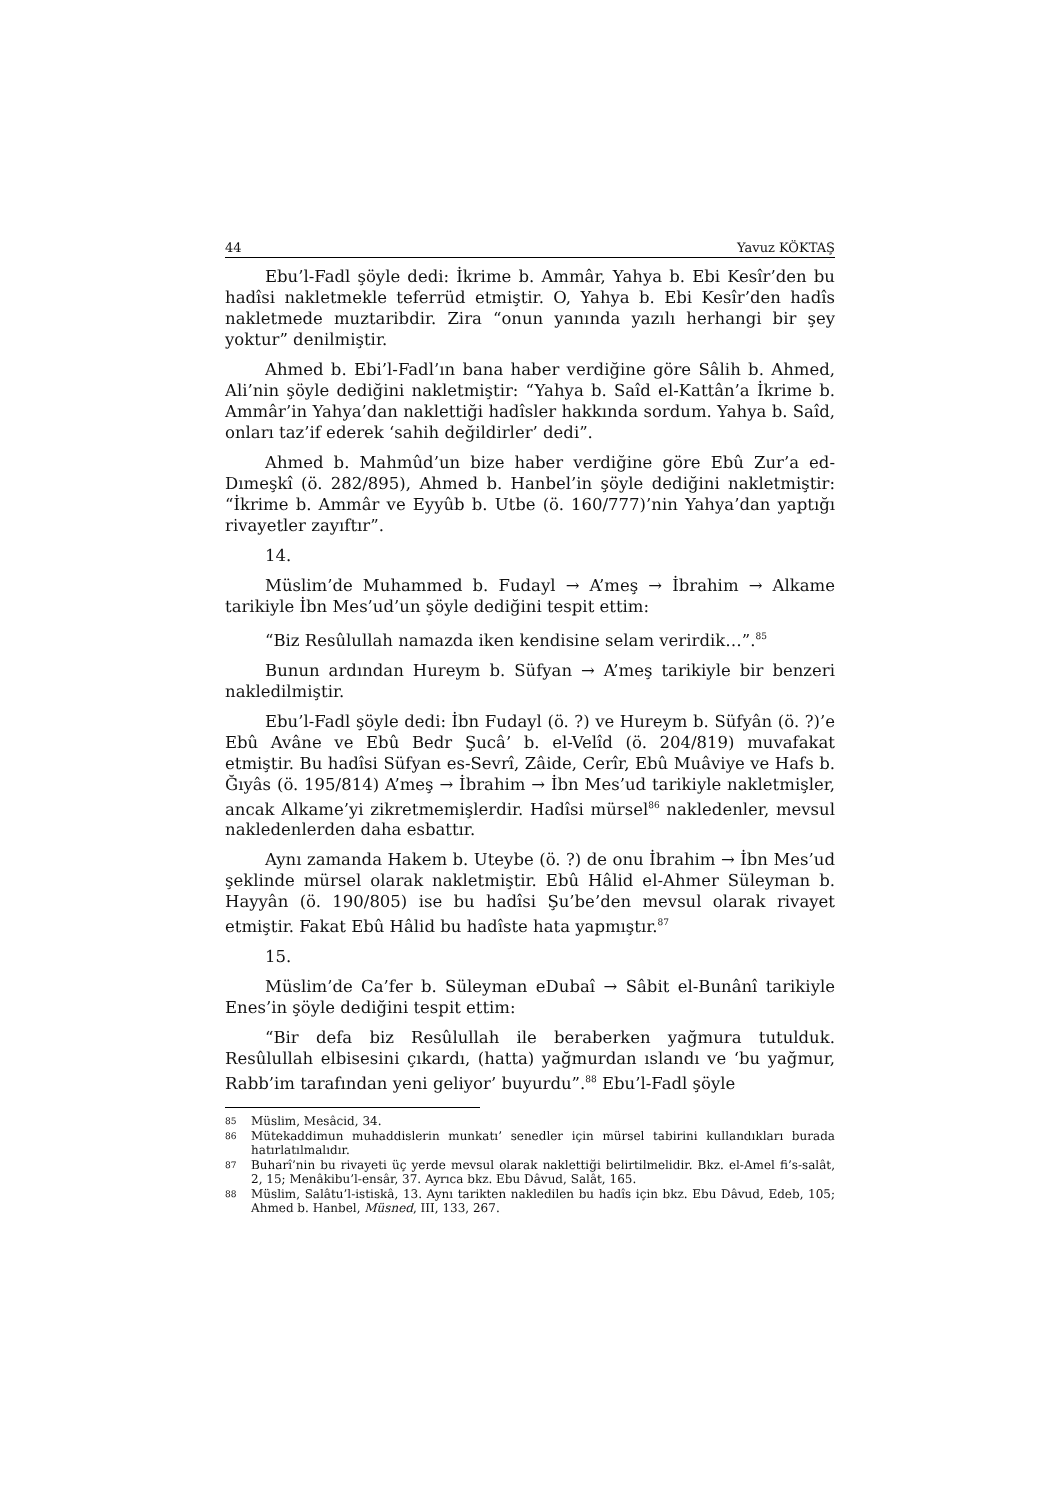44 Yavuz KÖKTAŞ
Ebu’l-Fadl şöyle dedi: İkrime b. Ammâr, Yahya b. Ebi Kesîr’den bu hadîsi nakletmekle teferrüd etmiştir. O, Yahya b. Ebi Kesîr’den hadîs nakletmede muztaribdir. Zira “onun yanında yazılı herhangi bir şey yoktur” denilmiştir.
Ahmed b. Ebi’l-Fadl’ın bana haber verdiğine göre Sâlih b. Ahmed, Ali’nin şöyle dediğini nakletmiştir: “Yahya b. Saîd el-Kattân’a İkrime b. Ammâr’in Yahya’dan naklettiği hadîsler hakkında sordum. Yahya b. Saîd, onları taz’if ederek ‘sahih değildirler’ dedi”.
Ahmed b. Mahmûd’un bize haber verdiğine göre Ebû Zur’a ed-Dımeşkî (ö. 282/895), Ahmed b. Hanbel’in şöyle dediğini nakletmiştir: “İkrime b. Ammâr ve Eyyûb b. Utbe (ö. 160/777)’nin Yahya’dan yaptığı rivayetler zayıftır”.
14.
Müslim’de Muhammed b. Fudayl → A’meş → İbrahim → Alkame tarikiyle İbn Mes’ud’un şöyle dediğini tespit ettim:
“Biz Resûlullah namazda iken kendisine selam verirdik…”.<sup>85</sup>
Bunun ardından Hureym b. Süfyan → A’meş tarikiyle bir benzeri nakledilmiştir.
Ebu’l-Fadl şöyle dedi: İbn Fudayl (ö. ?) ve Hureym b. Süfyân (ö. ?)’e Ebû Avâne ve Ebû Bedr Şucâ’ b. el-Velîd (ö. 204/819) muvafakat etmiştir. Bu hadîsi Süfyan es-Sevrî, Zâide, Cerîr, Ebû Muâviye ve Hafs b. Ğıyâs (ö. 195/814) A’meş → İbrahim → İbn Mes’ud tarikiyle nakletmişler, ancak Alkame’yi zikretmemişlerdir. Hadîsi mürsel<sup>86</sup> nakledenler, mevsul nakledenlerden daha esbattır.
Aynı zamanda Hakem b. Uteybe (ö. ?) de onu İbrahim → İbn Mes’ud şeklinde mürsel olarak nakletmiştir. Ebû Hâlid el-Ahmer Süleyman b. Hayyân (ö. 190/805) ise bu hadîsi Şu’be’den mevsul olarak rivayet etmiştir. Fakat Ebû Hâlid bu hadîste hata yapmıştır.<sup>87</sup>
15.
Müslim’de Ca’fer b. Süleyman eDubaî → Sâbit el-Bunânî tarikiyle Enes’in şöyle dediğini tespit ettim:
“Bir defa biz Resûlullah ile beraberken yağmura tutulduk. Resûlullah elbisesini çıkardı, (hatta) yağmurdan ıslandı ve ‘bu yağmur, Rabb’im tarafından yeni geliyor’ buyurdu”.<sup>88</sup> Ebu’l-Fadl şöyle
85 Müslim, Mesâcid, 34.
86 Mütekaddimun muhaddislerin munkatı’ senedler için mürsel tabirini kullandıkları burada hatırlatılmalıdır.
87 Buharî’nin bu rivayeti üç yerde mevsul olarak naklettiği belirtilmelidir. Bkz. el-Amel fi’s-salât, 2, 15; Menâkibu’l-ensâr, 37. Ayrıca bkz. Ebu Dâvud, Salât, 165.
88 Müslim, Salâtu’l-istiskâ, 13. Aynı tarikten nakledilen bu hadîs için bkz. Ebu Dâvud, Edeb, 105; Ahmed b. Hanbel, Müsned, III, 133, 267.